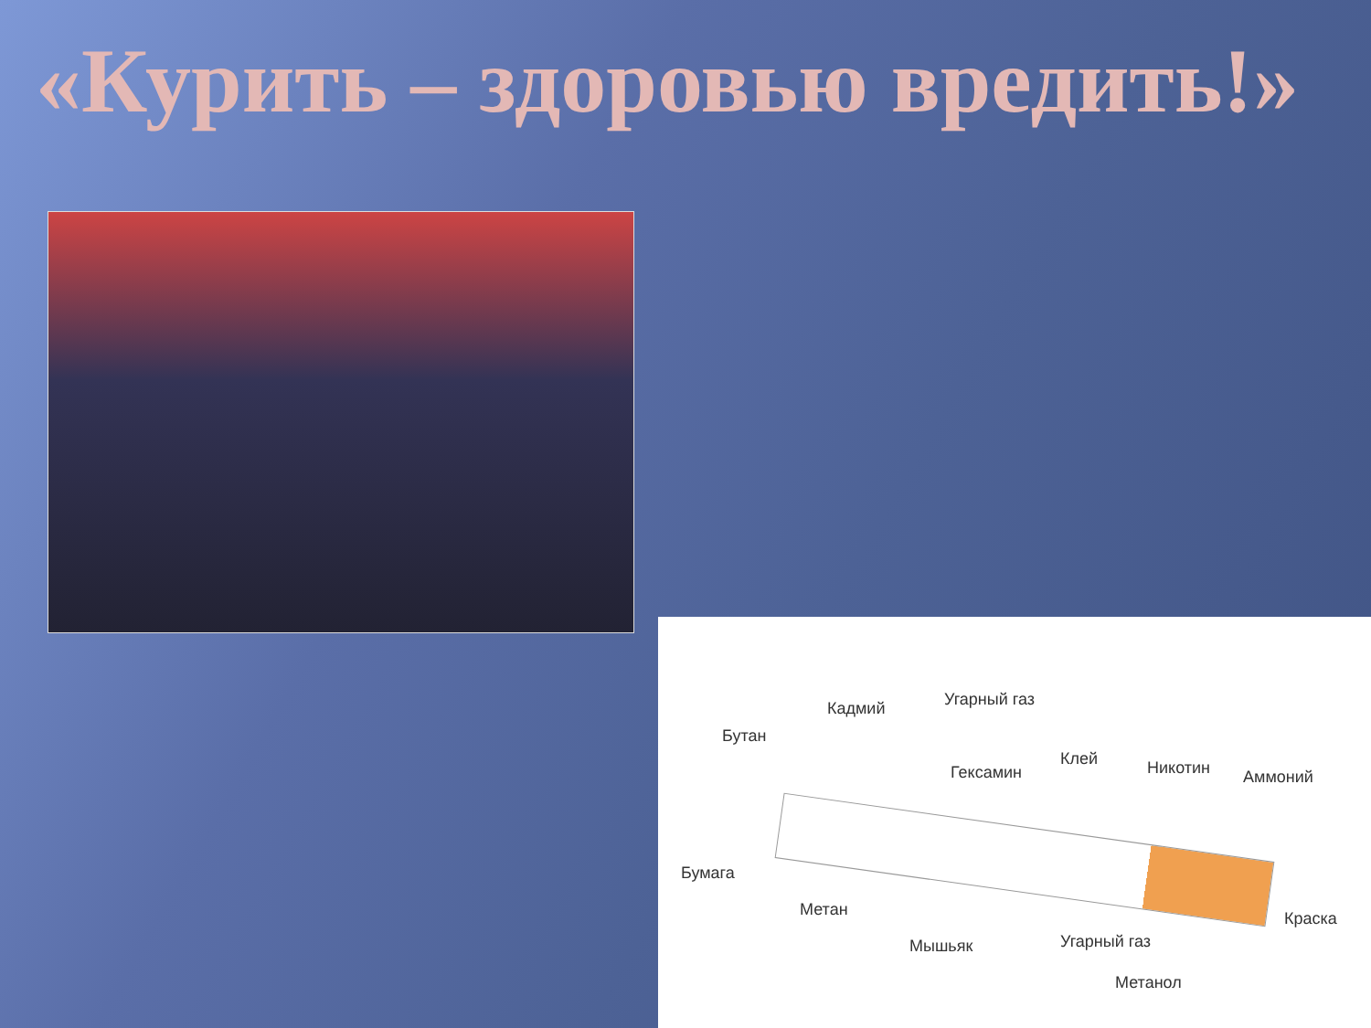«Курить – здоровью вредить!»
Кадмий Угарный газ
Бутан
Гексамин
Клей Никотин Аммоний
Бумага
Метан
Мышьяк Угарный газ
Метанол
Краска